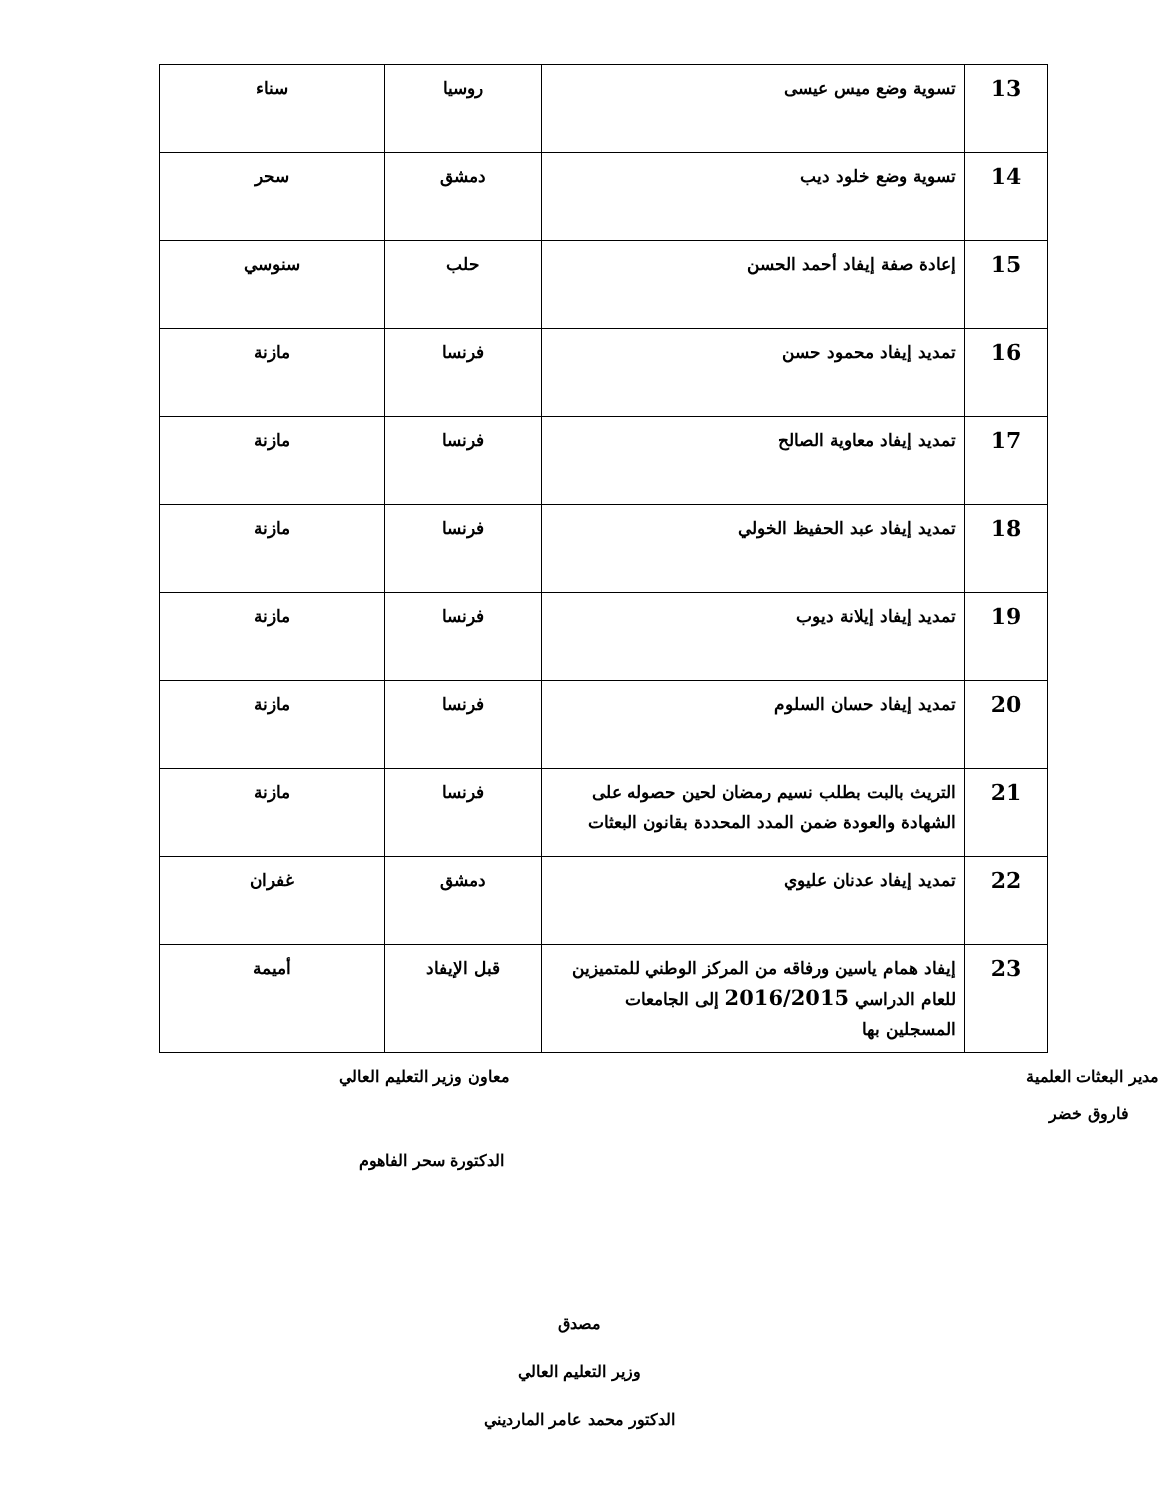| 13 | تسوية وضع ميس عيسى | روسيا | سناء |
| 14 | تسوية وضع خلود ديب | دمشق | سحر |
| 15 | إعادة صفة إيفاد أحمد الحسن | حلب | سنوسي |
| 16 | تمديد إيفاد محمود حسن | فرنسا | مازنة |
| 17 | تمديد إيفاد معاوية الصالح | فرنسا | مازنة |
| 18 | تمديد إيفاد عبد الحفيظ الخولي | فرنسا | مازنة |
| 19 | تمديد إيفاد إيلانة ديوب | فرنسا | مازنة |
| 20 | تمديد إيفاد حسان السلوم | فرنسا | مازنة |
| 21 | التريث بالبت بطلب نسيم رمضان لحين حصوله على الشهادة والعودة ضمن المدد المحددة بقانون البعثات | فرنسا | مازنة |
| 22 | تمديد إيفاد عدنان عليوي | دمشق | غفران |
| 23 | إيفاد همام ياسين ورفاقه من المركز الوطني للمتميزين للعام الدراسي 2016/2015 إلى الجامعات المسجلين بها | قبل الإيفاد | أميمة |
مدير البعثات العلمية معاون وزير التعليم العالي
فاروق خضر
الدكتورة سحر الفاهوم
مصدق
وزير التعليم العالي
الدكتور محمد عامر المارديني